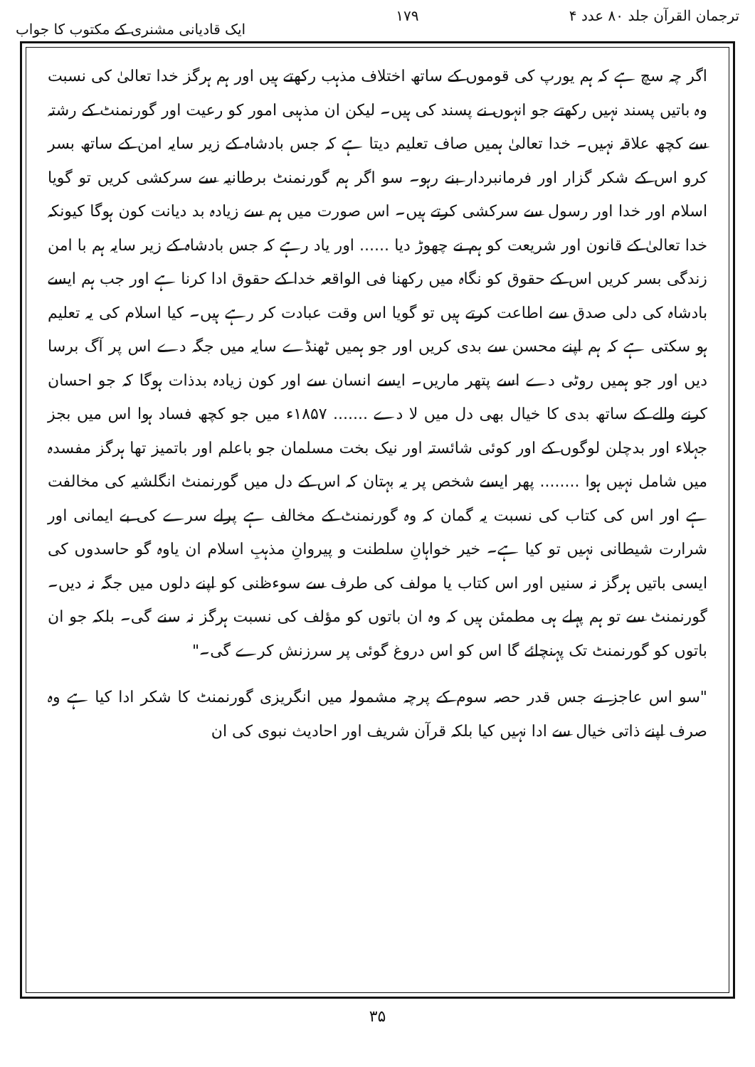ترجمان القرآن جلد ۸۰ عدد ۴ ۱۷۹ ایک قادیانی مشنری کے مکتوب کا جواب
اگر چہ سچ ہے کہ ہم یورپ کی قوموں کے ساتھ اختلاف مذہب رکھتے ہیں اور ہم ہرگز خدا تعالیٰ کی نسبت وہ باتیں پسند نہیں رکھتے جو انہوں نے پسند کی ہیں۔ لیکن ان مذہبی امور کو رعیت اور گورنمنٹ کے رشتہ سے کچھ علاقہ نہیں۔ خدا تعالیٰ ہمیں صاف تعلیم دیتا ہے کہ جس بادشاہ کے زیر سایہ امن کے ساتھ بسر کرو اس کے شکر گزار اور فرمانبردار بنے رہو۔ سو اگر ہم گورنمنٹ برطانیہ سے سرکشی کریں تو گویا اسلام اور خدا اور رسول سے سرکشی کرتے ہیں۔ اس صورت میں ہم سے زیادہ بد دیانت کون ہوگا کیونکہ خدا تعالیٰ کے قانون اور شریعت کو ہم نے چھوڑ دیا ...... اور یاد رہے کہ جس بادشاہ کے زیر سایہ ہم با امن زندگی بسر کریں اس کے حقوق کو نگاہ میں رکھنا فی الواقعہ خدا کے حقوق ادا کرنا ہے اور جب ہم ایسے بادشاہ کی دلی صدق سے اطاعت کرتے ہیں تو گویا اس وقت عبادت کر رہے ہیں۔ کیا اسلام کی یہ تعلیم ہو سکتی ہے کہ ہم اپنے محسن سے بدی کریں اور جو ہمیں ٹھنڈے سایہ میں جگہ دے اس پر آگ برسا دیں اور جو ہمیں روٹی دے اسے پتھر ماریں۔ ایسے انسان سے اور کون زیادہ بدذات ہوگا کہ جو احسان کرنے والے کے ساتھ بدی کا خیال بھی دل میں لا دے ....... ۱۸۵۷ء میں جو کچھ فساد ہوا اس میں بجز جہلاء اور بدچلن لوگوں کے اور کوئی شائستہ اور نیک بخت مسلمان جو باعلم اور باتمیز تھا ہرگز مفسدہ میں شامل نہیں ہوا ........ پھر ایسے شخص پر یہ بہتان کہ اس کے دل میں گورنمنٹ انگلشیہ کی مخالفت ہے اور اس کی کتاب کی نسبت یہ گمان کہ وہ گورنمنٹ کے مخالف ہے پرلے سرے کی بے ایمانی اور شرارت شیطانی نہیں تو کیا ہے۔ خیر خواہانِ سلطنت و پیروانِ مذہبِ اسلام ان یاوہ گو حاسدوں کی ایسی باتیں ہرگز نہ سنیں اور اس کتاب یا مولف کی طرف سے سوءظنی کو اپنے دلوں میں جگہ نہ دیں۔ گورنمنٹ سے تو ہم پہلے ہی مطمئن ہیں کہ وہ ان باتوں کو مؤلف کی نسبت ہرگز نہ سنے گی۔ بلکہ جو ان باتوں کو گورنمنٹ تک پہنچائے گا اس کو اس دروغ گوئی پر سرزنش کرے گی۔"
"سو اس عاجز نے جس قدر حصہ سوم کے پرچہ مشمولہ میں انگریزی گورنمنٹ کا شکر ادا کیا ہے وہ صرف اپنے ذاتی خیال سے ادا نہیں کیا بلکہ قرآن شریف اور احادیث نبوی کی ان
۳۵